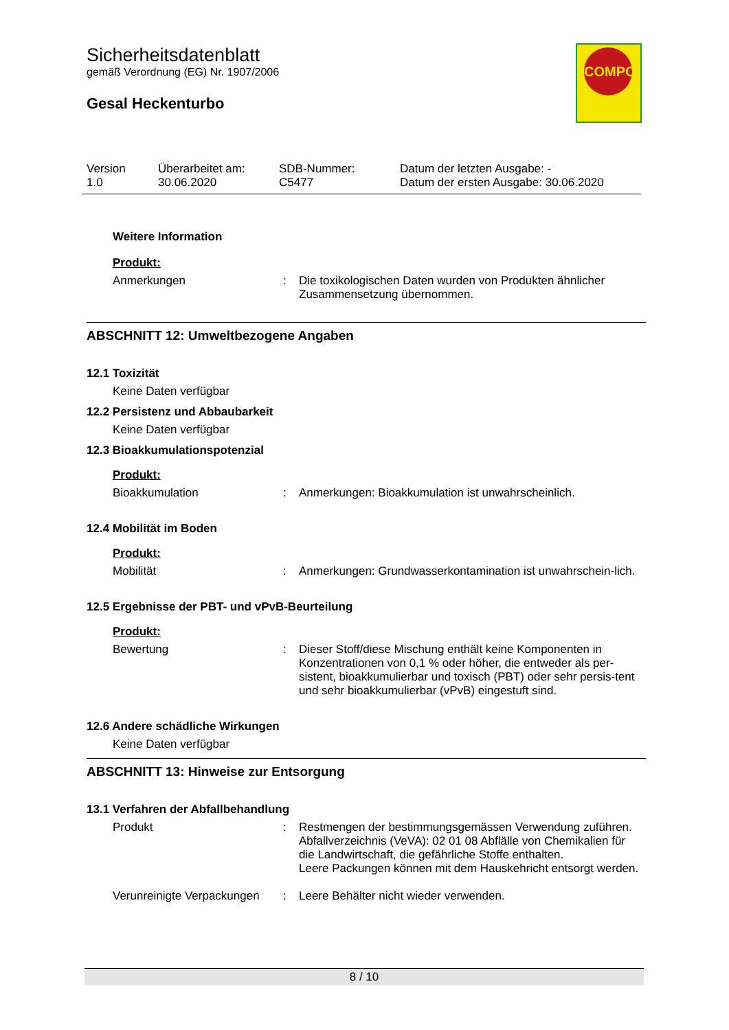COMPO
Sicherheitsdatenblatt
gemäß Verordnung (EG) Nr. 1907/2006
Gesal Heckenturbo
| Version 1.0 | Überarbeitet am: 30.06.2020 | SDB-Nummer: C5477 | Datum der letzten Ausgabe: - Datum der ersten Ausgabe: 30.06.2020 |
Weitere Information
Produkt:
| Anmerkungen | : | Die toxikologischen Daten wurden von Produkten ähnlicher Zusammensetzung übernommen. |
ABSCHNITT 12: Umweltbezogene Angaben
12.1 Toxizität
Keine Daten verfügbar
12.2 Persistenz und Abbaubarkeit
Keine Daten verfügbar
12.3 Bioakkumulationspotenzial
Produkt:
| Bioakkumulation | : | Anmerkungen: Bioakkumulation ist unwahrscheinlich. |
12.4 Mobilität im Boden
Produkt:
| Mobilität | : | Anmerkungen: Grundwasserkontamination ist unwahrschein-lich. |
12.5 Ergebnisse der PBT- und vPvB-Beurteilung
Produkt:
| Bewertung | : | Dieser Stoff/diese Mischung enthält keine Komponenten in Konzentrationen von 0,1 % oder höher, die entweder als per-sistent, bioakkumulierbar und toxisch (PBT) oder sehr persis-tent und sehr bioakkumulierbar (vPvB) eingestuft sind. |
12.6 Andere schädliche Wirkungen
Keine Daten verfügbar
ABSCHNITT 13: Hinweise zur Entsorgung
13.1 Verfahren der Abfallbehandlung
| Produkt | : | Restmengen der bestimmungsgemässen Verwendung zuführen. Abfallverzeichnis (VeVA): 02 01 08 Abflälle von Chemikalien für die Landwirtschaft, die gefährliche Stoffe enthalten. Leere Packungen können mit dem Hauskehricht entsorgt werden. |
| Verunreinigte Verpackungen | : | Leere Behälter nicht wieder verwenden. |
8 / 10